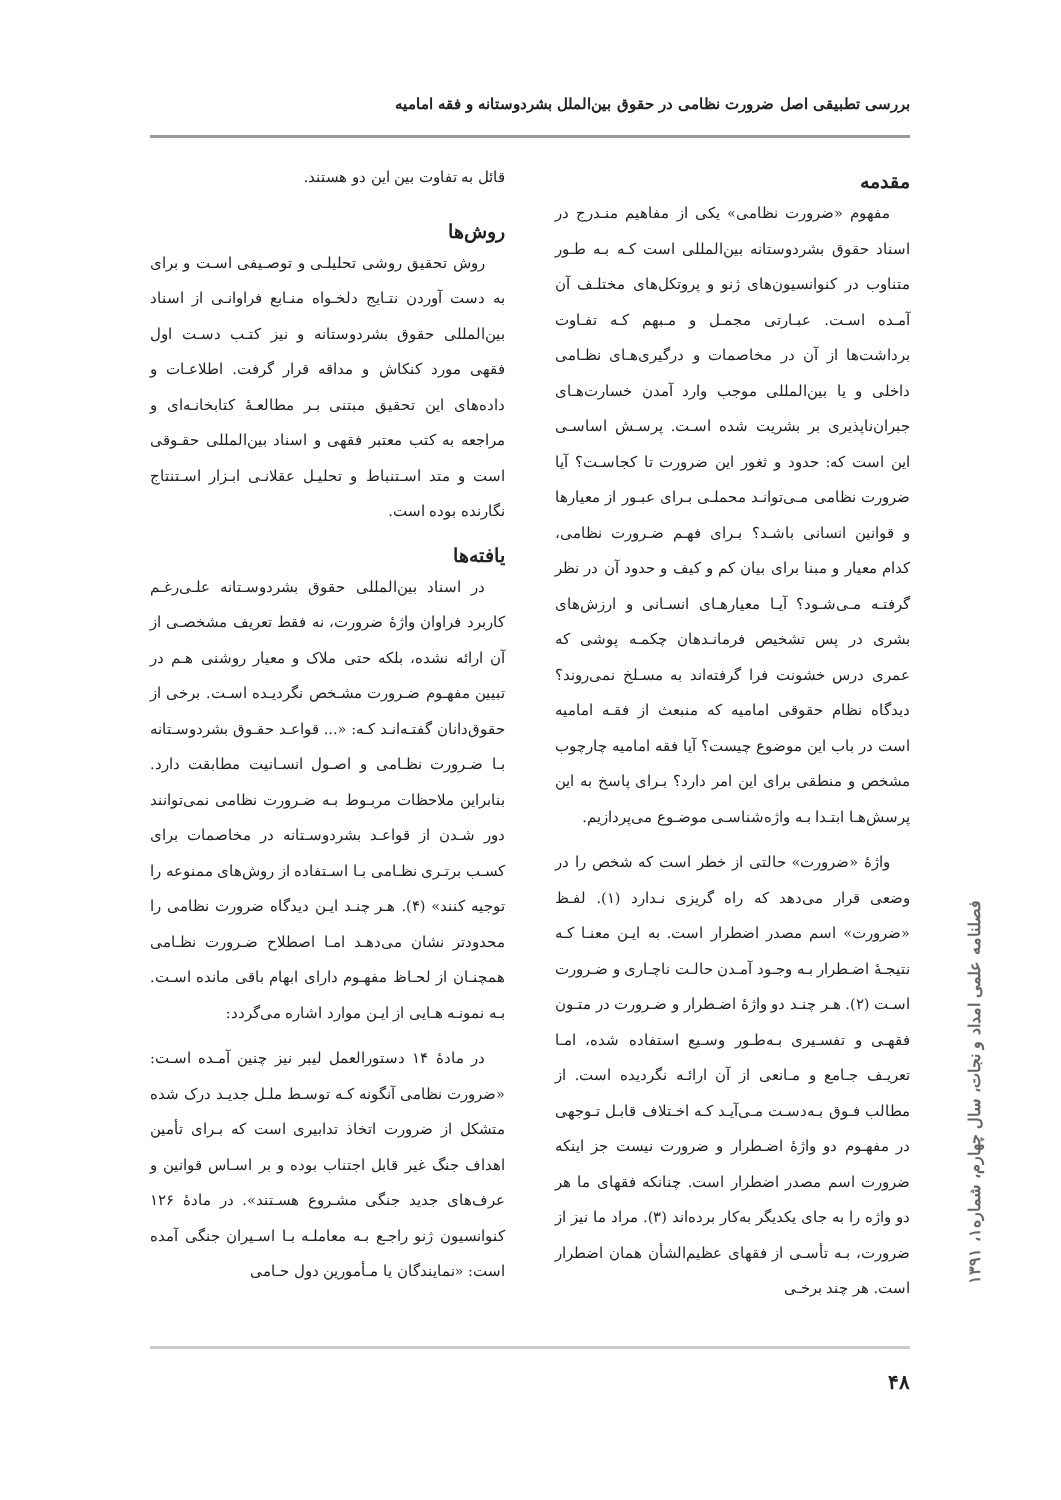بررسی تطبیقی اصل ضرورت نظامی در حقوق بین‌الملل بشردوستانه و فقه امامیه
مقدمه
مفهوم «ضرورت نظامی» یکی از مفاهیم منـدرج در اسناد حقوق بشردوستانه بین‌المللی است کـه بـه طـور متناوب در کنوانسیون‌های ژنو و پروتکل‌های مختلـف آن آمـده اسـت. عبـارتی مجمـل و مـبهم کـه تفـاوت برداشت‌ها از آن در مخاصمات و درگیری‌هـای نظـامی داخلی و یا بین‌المللی موجب وارد آمدن خسارت‌هـای جبران‌ناپذیری بر بشریت شده اسـت. پرسـش اساسـی این است که: حدود و ثغور این ضرورت تا کجاسـت؟ آیا ضرورت نظامی مـی‌توانـد محملـی بـرای عبـور از معیارها و قوانین انسانی باشـد؟ بـرای فهـم ضـرورت نظامی، کدام معیار و مبنا برای بیان کم و کیف و حدود آن در نظر گرفتـه مـی‌شـود؟ آیـا معیارهـای انسـانی و ارزش‌های بشری در پس تشخیص فرمانـدهان چکمـه پوشی که عمری درس خشونت فرا گرفته‌اند به مسـلخ نمی‌روند؟ دیدگاه نظام حقوقی امامیه که منبعث از فقـه امامیه است در باب این موضوع چیست؟ آیا فقه امامیه چارچوب مشخص و منطقی برای این امر دارد؟ بـرای پاسخ به این پرسش‌هـا ابتـدا بـه واژه‌شناسـی موضـوع می‌پردازیم.
واژهٔ «ضرورت» حالتی از خطر است که شخص را در وضعی قرار می‌دهد که راه گریزی نـدارد (۱). لفـظ «ضرورت» اسم مصدر اضطرار است. به ایـن معنـا کـه نتیجـهٔ اضـطرار بـه وجـود آمـدن حالـت ناچـاری و ضـرورت اسـت (۲). هـر چنـد دو واژهٔ اضـطرار و ضـرورت در متـون فقهـی و تفسـیری بـه‌طـور وسـیع استفاده شده، امـا تعریـف جـامع و مـانعی از آن ارائـه نگردیده است. از مطالب فـوق بـه‌دسـت مـی‌آیـد کـه اخـتلاف قابـل تـوجهی در مفهـوم دو واژهٔ اضـطرار و ضرورت نیست جز اینکه ضرورت اسم مصدر اضطرار است. چنانکه فقهای ما هر دو واژه را به جای یکدیگر به‌کار برده‌اند (۳). مراد ما نیز از ضرورت، بـه تأسـی از فقهای عظیم‌الشأن همان اضطرار است. هر چند برخـی
قائل به تفاوت بین این دو هستند.
روش‌ها
روش تحقیق روشی تحلیلـی و توصـیفی اسـت و برای به دست آوردن نتـایج دلخـواه منـابع فراوانـی از اسناد بین‌المللی حقوق بشردوستانه و نیز کتـب دسـت اول فقهی مورد کنکاش و مداقه قرار گرفت. اطلاعـات و داده‌های این تحقیق مبتنی بـر مطالعـهٔ کتابخانـه‌ای و مراجعه به کتب معتبر فقهی و اسناد بین‌المللی حقـوقی است و متد اسـتنباط و تحلیـل عقلانـی ابـزار اسـتنتاج نگارنده بوده است.
یافته‌ها
در اسناد بین‌المللی حقوق بشردوسـتانه علـی‌رغـم کاربرد فراوان واژهٔ ضرورت، نه فقط تعریف مشخصـی از آن ارائه نشده، بلکه حتی ملاک و معیار روشنی هـم در تبیین مفهـوم ضـرورت مشـخص نگردیـده اسـت. برخی از حقوق‌دانان گفتـه‌انـد کـه: «... قواعـد حقـوق بشردوسـتانه بـا ضـرورت نظـامی و اصـول انسـانیت مطابقت دارد. بنابراین ملاحظات مربـوط بـه ضـرورت نظامی نمی‌توانند دور شـدن از قواعـد بشردوسـتانه در مخاصمات برای کسـب برتـری نظـامی بـا اسـتفاده از روش‌های ممنوعه را توجیه کنند» (۴). هـر چنـد ایـن دیدگاه ضرورت نظامی را محدودتر نشان می‌دهـد امـا اصطلاح ضـرورت نظـامی همچنـان از لحـاظ مفهـوم دارای ابهام باقی مانده اسـت. بـه نمونـه هـایی از ایـن موارد اشاره می‌گردد:
در مادهٔ ۱۴ دستورالعمل لیبر نیز چنین آمـده اسـت: «ضرورت نظامی آنگونه کـه توسـط ملـل جدیـد درک شده متشکل از ضرورت اتخاذ تدابیری است که بـرای تأمین اهداف جنگ غیر قابل اجتناب بوده و بر اسـاس قوانین و عرف‌های جدید جنگی مشـروع هسـتند». در مادهٔ ۱۲۶ کنوانسیون ژنو راجـع بـه معاملـه بـا اسـیران جنگی آمده است: «نمایندگان یا مـأمورین دول حـامی
۴۸
فصلنامه علمی امداد و نجات، سال چهارم، شماره۱، ۱۳۹۱